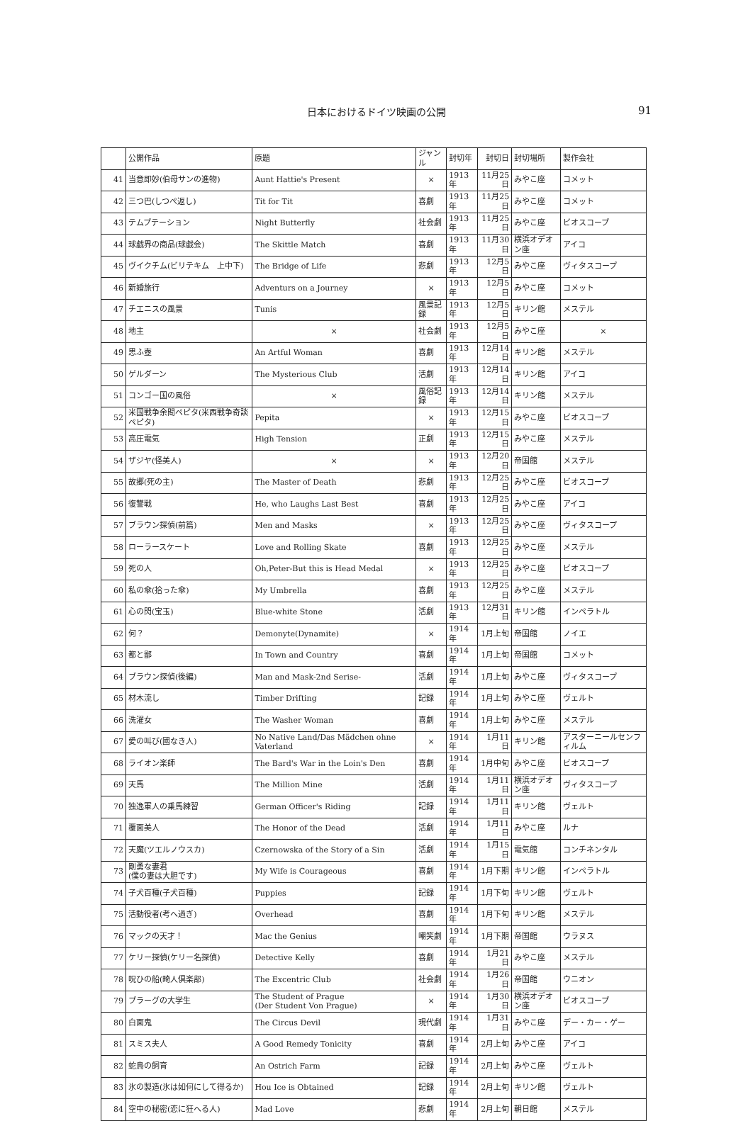日本におけるドイツ映画の公開 91
| | 公開作品 | 原題 | ジャンル | 封切年 | 封切日 | 封切場所 | 製作会社 |
| --- | --- | --- | --- | --- | --- | --- | --- |
| 41 | 当意即妙(伯母サンの進物) | Aunt Hattie's Present | × | 1913年 | 11月25日 | みやこ座 | コメット |
| 42 | 三つ巴(しつぺ返し) | Tit for Tit | 喜劇 | 1913年 | 11月25日 | みやこ座 | コメット |
| 43 | テムプテーション | Night Butterfly | 社会劇 | 1913年 | 11月25日 | みやこ座 | ビオスコープ |
| 44 | 球戯界の商品(球戯会) | The Skittle Match | 喜劇 | 1913年 | 11月30日 | 横浜オデオン座 | アイコ |
| 45 | ヴイクチム(ビリテキム 上中下) | The Bridge of Life | 悲劇 | 1913年 | 12月5日 | みやこ座 | ヴィタスコープ |
| 46 | 新婚旅行 | Adventurs on a Journey | × | 1913年 | 12月5日 | みやこ座 | コメット |
| 47 | チエニスの風景 | Tunis | 風景記録 | 1913年 | 12月5日 | キリン館 | メステル |
| 48 | 地主 | × | 社会劇 | 1913年 | 12月5日 | みやこ座 | × |
| 49 | 思ふ壺 | An Artful Woman | 喜劇 | 1913年 | 12月14日 | キリン館 | メステル |
| 50 | ゲルダーン | The Mysterious Club | 活劇 | 1913年 | 12月14日 | キリン館 | アイコ |
| 51 | コンゴー国の風俗 | × | 風俗記録 | 1913年 | 12月14日 | キリン館 | メステル |
| 52 | 米国戦争余聞ペピタ(米西戦争奇談 ペピタ) | Pepita | × | 1913年 | 12月15日 | みやこ座 | ビオスコープ |
| 53 | 高圧電気 | High Tension | 正劇 | 1913年 | 12月15日 | みやこ座 | メステル |
| 54 | ザジヤ(怪美人) | × | × | 1913年 | 12月20日 | 帝国館 | メステル |
| 55 | 故郷(死の主) | The Master of Death | 悲劇 | 1913年 | 12月25日 | みやこ座 | ビオスコープ |
| 56 | 復讐戦 | He, who Laughs Last Best | 喜劇 | 1913年 | 12月25日 | みやこ座 | アイコ |
| 57 | ブラウン探偵(前篇) | Men and Masks | × | 1913年 | 12月25日 | みやこ座 | ヴィタスコープ |
| 58 | ローラースケート | Love and Rolling Skate | 喜劇 | 1913年 | 12月25日 | みやこ座 | メステル |
| 59 | 死の人 | Oh,Peter-But this is Head Medal | × | 1913年 | 12月25日 | みやこ座 | ビオスコープ |
| 60 | 私の傘(拾った傘) | My Umbrella | 喜劇 | 1913年 | 12月25日 | みやこ座 | メステル |
| 61 | 心の閃(宝玉) | Blue-white Stone | 活劇 | 1913年 | 12月31日 | キリン館 | インペラトル |
| 62 | 何？ | Demonyte(Dynamite) | × | 1914年 | 1月上旬 | 帝国館 | ノイエ |
| 63 | 都と鄙 | In Town and Country | 喜劇 | 1914年 | 1月上旬 | 帝国館 | コメット |
| 64 | ブラウン探偵(後編) | Man and Mask-2nd Serise- | 活劇 | 1914年 | 1月上旬 | みやこ座 | ヴィタスコープ |
| 65 | 材木流し | Timber Drifting | 記録 | 1914年 | 1月上旬 | みやこ座 | ヴェルト |
| 66 | 洗濯女 | The Washer Woman | 喜劇 | 1914年 | 1月上旬 | みやこ座 | メステル |
| 67 | 愛の叫び(國なき人) | No Native Land/Das Mädchen ohne Vaterland | × | 1914年 | 1月11日 | キリン館 | アスターニールセンフィルム |
| 68 | ライオン楽師 | The Bard's War in the Loin's Den | 喜劇 | 1914年 | 1月中旬 | みやこ座 | ビオスコープ |
| 69 | 天馬 | The Million Mine | 活劇 | 1914年 | 1月11日 | 横浜オデオン座 | ヴィタスコープ |
| 70 | 独逸軍人の乗馬練習 | German Officer's Riding | 記録 | 1914年 | 1月11日 | キリン館 | ヴェルト |
| 71 | 覆面美人 | The Honor of the Dead | 活劇 | 1914年 | 1月11日 | みやこ座 | ルナ |
| 72 | 天魔(ツエルノウスカ) | Czernowska of the Story of a Sin | 活劇 | 1914年 | 1月15日 | 電気館 | コンチネンタル |
| 73 | 剛勇な妻君 (僕の妻は大胆です) | My Wife is Courageous | 喜劇 | 1914年 | 1月下期 | キリン館 | インペラトル |
| 74 | 子犬百種(子犬百種) | Puppies | 記録 | 1914年 | 1月下旬 | キリン館 | ヴェルト |
| 75 | 活動役者(考へ過ぎ) | Overhead | 喜劇 | 1914年 | 1月下旬 | キリン館 | メステル |
| 76 | マックの天才！ | Mac the Genius | 嘲笑劇 | 1914年 | 1月下期 | 帝国館 | ウラヌス |
| 77 | ケリー探偵(ケリー名探偵) | Detective Kelly | 喜劇 | 1914年 | 1月21日 | みやこ座 | メステル |
| 78 | 呪ひの船(畸人倶楽部) | The Excentric Club | 社会劇 | 1914年 | 1月26日 | 帝国館 | ウニオン |
| 79 | プラーグの大学生 | The Student of Prague (Der Student Von Prague) | × | 1914年 | 1月30日 | 横浜オデオン座 | ビオスコープ |
| 80 | 白面鬼 | The Circus Devil | 現代劇 | 1914年 | 1月31日 | みやこ座 | デー・カー・ゲー |
| 81 | スミス夫人 | A Good Remedy Tonicity | 喜劇 | 1914年 | 2月上旬 | みやこ座 | アイコ |
| 82 | 蛇鳥の飼育 | An Ostrich Farm | 記録 | 1914年 | 2月上旬 | みやこ座 | ヴェルト |
| 83 | 氷の製造(氷は如何にして得るか) | Hou Ice is Obtained | 記録 | 1914年 | 2月上旬 | キリン館 | ヴェルト |
| 84 | 空中の秘密(恋に狂へる人) | Mad Love | 悲劇 | 1914年 | 2月上旬 | 朝日館 | メステル |